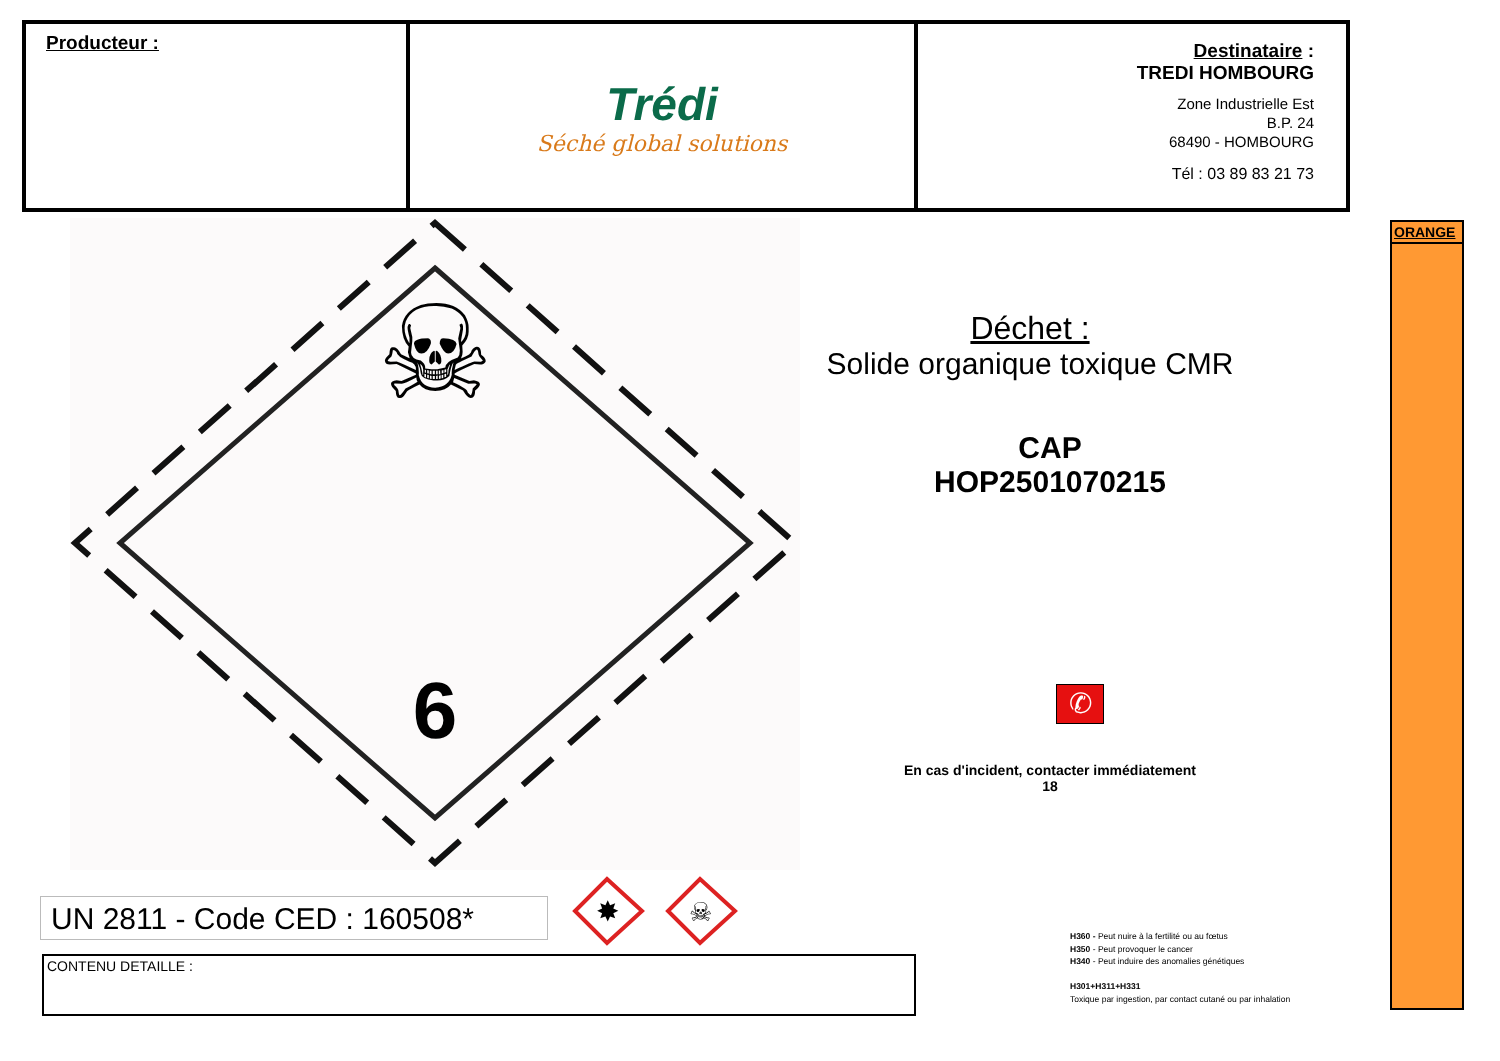Producteur :
Trédi
Séché global solutions
Destinataire :
TREDI HOMBOURG
Zone Industrielle Est
B.P. 24
68490 - HOMBOURG
Tél : 03 89 83 21 73
☠
6
Déchet :
Solide organique toxique CMR
CAP
HOP2501070215
✆
En cas d'incident, contacter immédiatement
18
ORANGE
UN 2811 - Code CED : 160508*
✸
☠
CONTENU DETAILLE :
H360 - Peut nuire à la fertilité ou au fœtus
H350 - Peut provoquer le cancer
H340 - Peut induire des anomalies génétiques
H301+H311+H331
Toxique par ingestion, par contact cutané ou par inhalation